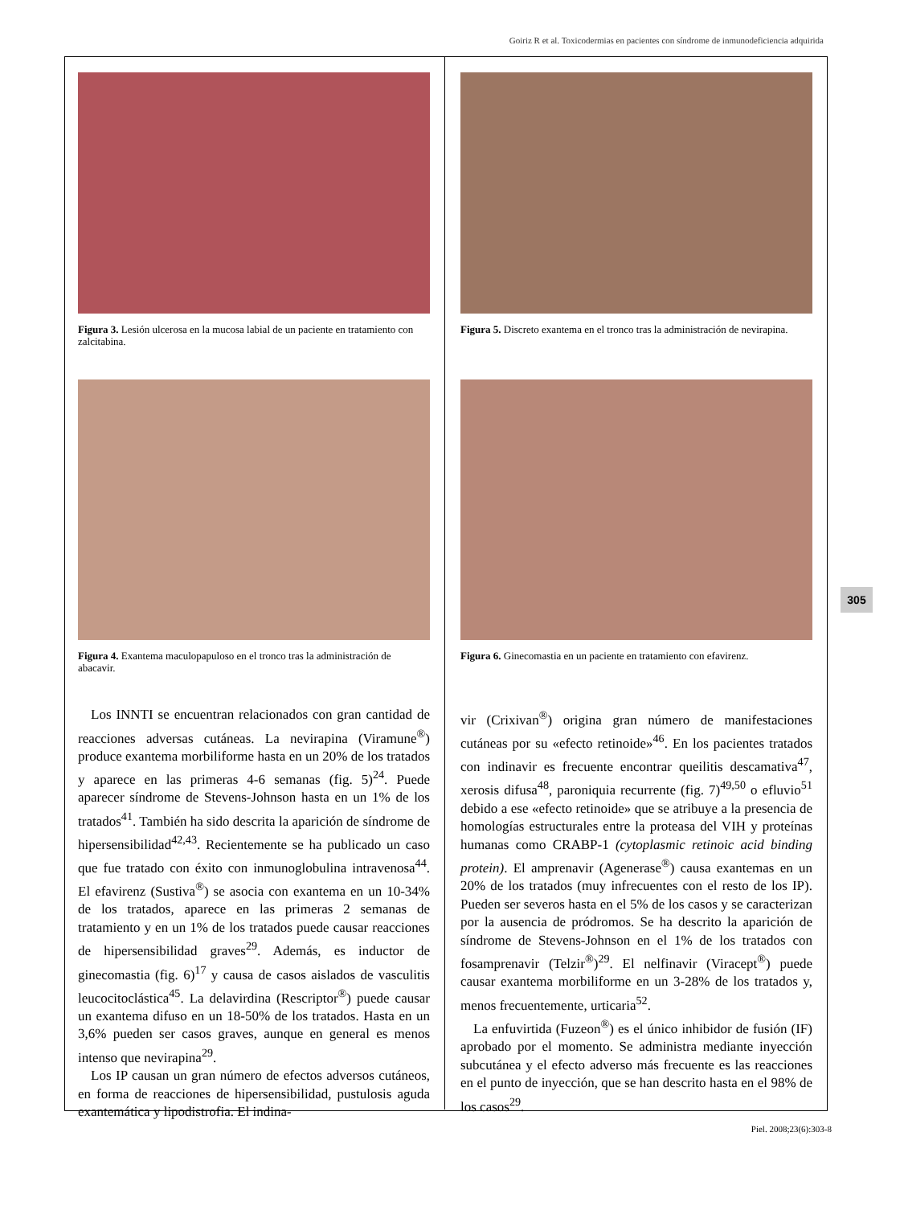Goiriz R et al. Toxicodermias en pacientes con síndrome de inmunodeficiencia adquirida
Figura 3. Lesión ulcerosa en la mucosa labial de un paciente en tratamiento con zalcitabina.
Figura 4. Exantema maculopapuloso en el tronco tras la administración de abacavir.
Los INNTI se encuentran relacionados con gran cantidad de reacciones adversas cutáneas. La nevirapina (Viramune<sup>®</sup>) produce exantema morbiliforme hasta en un 20% de los tratados y aparece en las primeras 4-6 semanas (fig. 5)<sup>24</sup>. Puede aparecer síndrome de Stevens-Johnson hasta en un 1% de los tratados<sup>41</sup>. También ha sido descrita la aparición de síndrome de hipersensibilidad<sup>42,43</sup>. Recientemente se ha publicado un caso que fue tratado con éxito con inmunoglobulina intravenosa<sup>44</sup>. El efavirenz (Sustiva<sup>®</sup>) se asocia con exantema en un 10-34% de los tratados, aparece en las primeras 2 semanas de tratamiento y en un 1% de los tratados puede causar reacciones de hipersensibilidad graves<sup>29</sup>. Además, es inductor de ginecomastia (fig. 6)<sup>17</sup> y causa de casos aislados de vasculitis leucocitoclástica<sup>45</sup>. La delavirdina (Rescriptor<sup>®</sup>) puede causar un exantema difuso en un 18-50% de los tratados. Hasta en un 3,6% pueden ser casos graves, aunque en general es menos intenso que nevirapina<sup>29</sup>.
Los IP causan un gran número de efectos adversos cutáneos, en forma de reacciones de hipersensibilidad, pustulosis aguda exantemática y lipodistrofia. El indina-
Figura 5. Discreto exantema en el tronco tras la administración de nevirapina.
Figura 6. Ginecomastia en un paciente en tratamiento con efavirenz.
vir (Crixivan<sup>®</sup>) origina gran número de manifestaciones cutáneas por su «efecto retinoide»<sup>46</sup>. En los pacientes tratados con indinavir es frecuente encontrar queilitis descamativa<sup>47</sup>, xerosis difusa<sup>48</sup>, paroniquia recurrente (fig. 7)<sup>49,50</sup> o efluvio<sup>51</sup> debido a ese «efecto retinoide» que se atribuye a la presencia de homologías estructurales entre la proteasa del VIH y proteínas humanas como CRABP-1 (cytoplasmic retinoic acid binding protein). El amprenavir (Agenerase<sup>®</sup>) causa exantemas en un 20% de los tratados (muy infrecuentes con el resto de los IP). Pueden ser severos hasta en el 5% de los casos y se caracterizan por la ausencia de pródromos. Se ha descrito la aparición de síndrome de Stevens-Johnson en el 1% de los tratados con fosamprenavir (Telzir<sup>®</sup>)<sup>29</sup>. El nelfinavir (Viracept<sup>®</sup>) puede causar exantema morbiliforme en un 3-28% de los tratados y, menos frecuentemente, urticaria<sup>52</sup>.
La enfuvirtida (Fuzeon<sup>®</sup>) es el único inhibidor de fusión (IF) aprobado por el momento. Se administra mediante inyección subcutánea y el efecto adverso más frecuente es las reacciones en el punto de inyección, que se han descrito hasta en el 98% de los casos<sup>29</sup>.
305
Piel. 2008;23(6):303-8